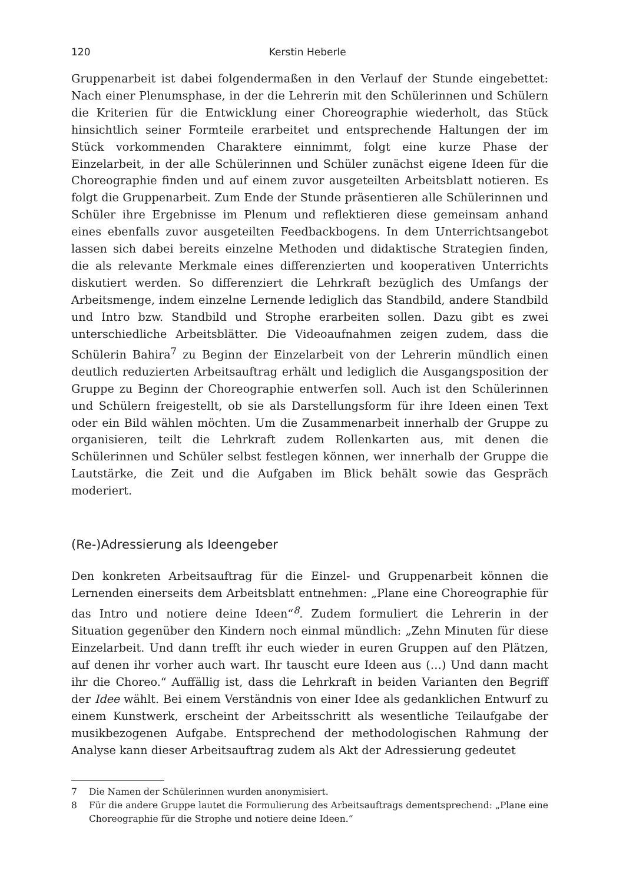120 Kerstin Heberle
Gruppenarbeit ist dabei folgendermaßen in den Verlauf der Stunde eingebettet: Nach einer Plenumsphase, in der die Lehrerin mit den Schülerinnen und Schülern die Kriterien für die Entwicklung einer Choreographie wiederholt, das Stück hinsichtlich seiner Formteile erarbeitet und entsprechende Haltungen der im Stück vorkommenden Charaktere einnimmt, folgt eine kurze Phase der Einzelarbeit, in der alle Schülerinnen und Schüler zunächst eigene Ideen für die Choreographie finden und auf einem zuvor ausgeteilten Arbeitsblatt notieren. Es folgt die Gruppenarbeit. Zum Ende der Stunde präsentieren alle Schülerinnen und Schüler ihre Ergebnisse im Plenum und reflektieren diese gemeinsam anhand eines ebenfalls zuvor ausgeteilten Feedbackbogens. In dem Unterrichtsangebot lassen sich dabei bereits einzelne Methoden und didaktische Strategien finden, die als relevante Merkmale eines differenzierten und kooperativen Unterrichts diskutiert werden. So differenziert die Lehrkraft bezüglich des Umfangs der Arbeitsmenge, indem einzelne Lernende lediglich das Standbild, andere Standbild und Intro bzw. Standbild und Strophe erarbeiten sollen. Dazu gibt es zwei unterschiedliche Arbeitsblätter. Die Videoaufnahmen zeigen zudem, dass die Schülerin Bahira<sup>7</sup> zu Beginn der Einzelarbeit von der Lehrerin mündlich einen deutlich reduzierten Arbeitsauftrag erhält und lediglich die Ausgangsposition der Gruppe zu Beginn der Choreographie entwerfen soll. Auch ist den Schülerinnen und Schülern freigestellt, ob sie als Darstellungsform für ihre Ideen einen Text oder ein Bild wählen möchten. Um die Zusammenarbeit innerhalb der Gruppe zu organisieren, teilt die Lehrkraft zudem Rollenkarten aus, mit denen die Schülerinnen und Schüler selbst festlegen können, wer innerhalb der Gruppe die Lautstärke, die Zeit und die Aufgaben im Blick behält sowie das Gespräch moderiert.
(Re-)Adressierung als Ideengeber
Den konkreten Arbeitsauftrag für die Einzel- und Gruppenarbeit können die Lernenden einerseits dem Arbeitsblatt entnehmen: „Plane eine Choreographie für das Intro und notiere deine Ideen“<sup>8</sup>. Zudem formuliert die Lehrerin in der Situation gegenüber den Kindern noch einmal mündlich: „Zehn Minuten für diese Einzelarbeit. Und dann trefft ihr euch wieder in euren Gruppen auf den Plätzen, auf denen ihr vorher auch wart. Ihr tauscht eure Ideen aus (…) Und dann macht ihr die Choreo.“ Auffällig ist, dass die Lehrkraft in beiden Varianten den Begriff der Idee wählt. Bei einem Verständnis von einer Idee als gedanklichen Entwurf zu einem Kunstwerk, erscheint der Arbeitsschritt als wesentliche Teilaufgabe der musikbezogenen Aufgabe. Entsprechend der methodologischen Rahmung der Analyse kann dieser Arbeitsauftrag zudem als Akt der Adressierung gedeutet
7 Die Namen der Schülerinnen wurden anonymisiert.
8 Für die andere Gruppe lautet die Formulierung des Arbeitsauftrags dementsprechend: „Plane eine Choreographie für die Strophe und notiere deine Ideen.“